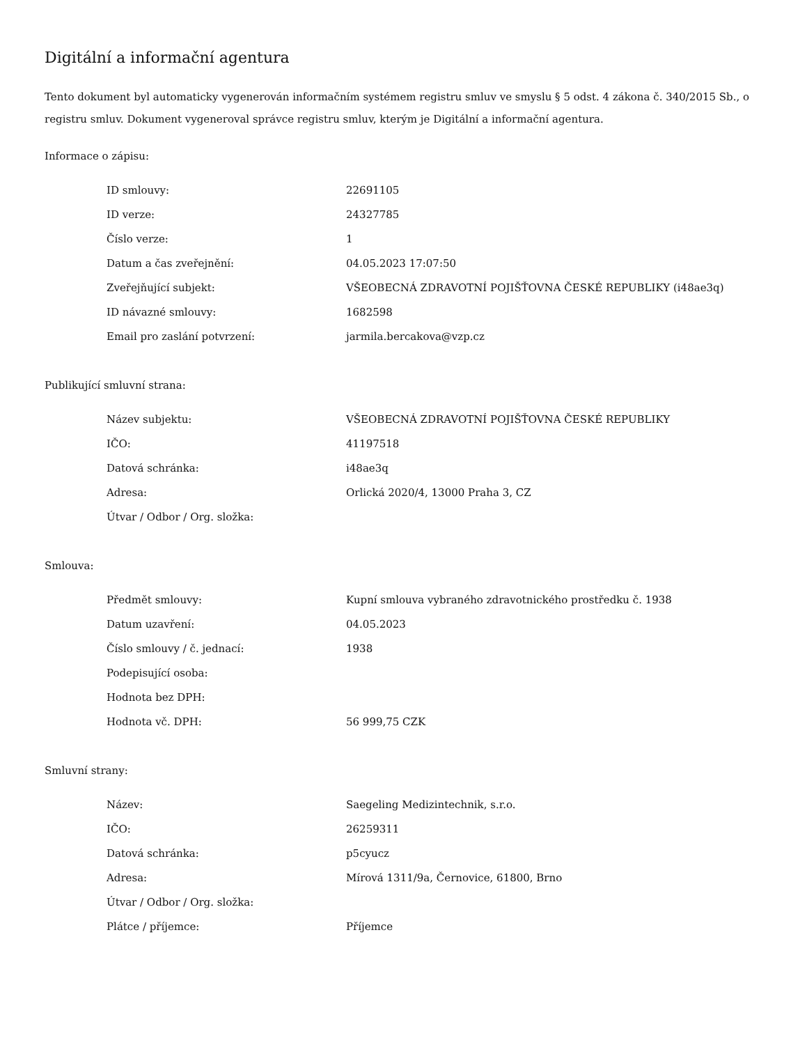Digitální a informační agentura
Tento dokument byl automaticky vygenerován informačním systémem registru smluv ve smyslu § 5 odst. 4 zákona č. 340/2015 Sb., o registru smluv. Dokument vygeneroval správce registru smluv, kterým je Digitální a informační agentura.
Informace o zápisu:
| ID smlouvy: | 22691105 |
| ID verze: | 24327785 |
| Číslo verze: | 1 |
| Datum a čas zveřejnění: | 04.05.2023 17:07:50 |
| Zveřejňující subjekt: | VŠEOBECNÁ ZDRAVOTNÍ POJIŠŤOVNA ČESKÉ REPUBLIKY (i48ae3q) |
| ID návazné smlouvy: | 1682598 |
| Email pro zaslání potvrzení: | jarmila.bercakova@vzp.cz |
Publikující smluvní strana:
| Název subjektu: | VŠEOBECNÁ ZDRAVOTNÍ POJIŠŤOVNA ČESKÉ REPUBLIKY |
| IČO: | 41197518 |
| Datová schránka: | i48ae3q |
| Adresa: | Orlická 2020/4, 13000 Praha 3, CZ |
| Útvar / Odbor / Org. složka: | |
Smlouva:
| Předmět smlouvy: | Kupní smlouva vybraného zdravotnického prostředku č. 1938 |
| Datum uzavření: | 04.05.2023 |
| Číslo smlouvy / č. jednací: | 1938 |
| Podepisující osoba: | |
| Hodnota bez DPH: | |
| Hodnota vč. DPH: | 56 999,75 CZK |
Smluvní strany:
| Název: | Saegeling Medizintechnik, s.r.o. |
| IČO: | 26259311 |
| Datová schránka: | p5cyucz |
| Adresa: | Mírová 1311/9a, Černovice, 61800, Brno |
| Útvar / Odbor / Org. složka: | |
| Plátce / příjemce: | Příjemce |